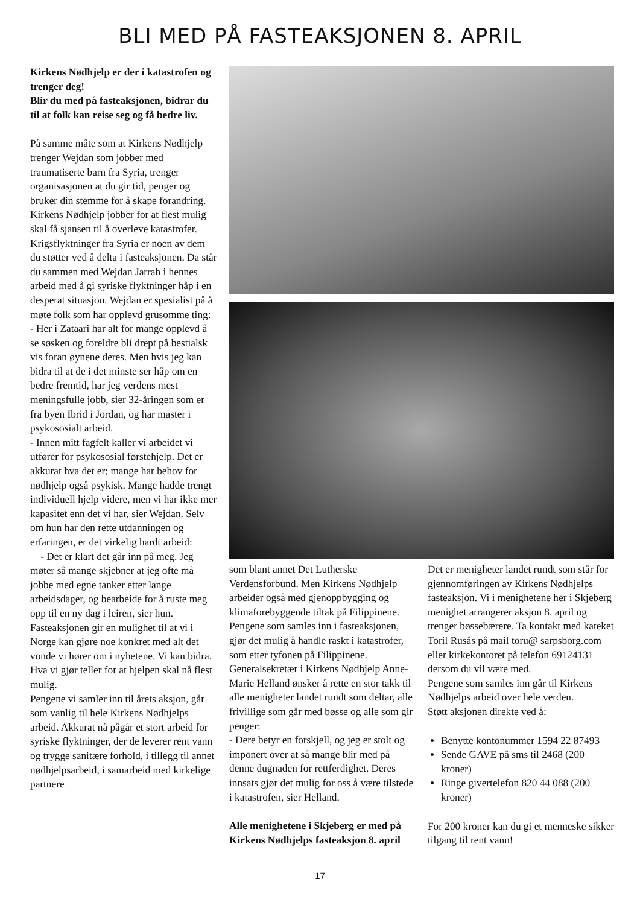BLI MED PÅ FASTEAKSJONEN 8. APRIL
Kirkens Nødhjelp er der i katastrofen og trenger deg!
Blir du med på fasteaksjonen, bidrar du til at folk kan reise seg og få bedre liv.
På samme måte som at Kirkens Nødhjelp trenger Wejdan som jobber med traumatiserte barn fra Syria, trenger organisasjonen at du gir tid, penger og bruker din stemme for å skape forandring.
Kirkens Nødhjelp jobber for at flest mulig skal få sjansen til å overleve katastrofer. Krigsflyktninger fra Syria er noen av dem du støtter ved å delta i fasteaksjonen. Da står du sammen med Wejdan Jarrah i hennes arbeid med å gi syriske flyktninger håp i en desperat situasjon. Wejdan er spesialist på å møte folk som har opplevd grusomme ting:
- Her i Zataari har alt for mange opplevd å se søsken og foreldre bli drept på bestialsk vis foran øynene deres. Men hvis jeg kan bidra til at de i det minste ser håp om en bedre fremtid, har jeg verdens mest meningsfulle jobb, sier 32-åringen som er fra byen Ibrid i Jordan, og har master i psykososialt arbeid.
- Innen mitt fagfelt kaller vi arbeidet vi utfører for psykososial førstehjelp. Det er akkurat hva det er; mange har behov for nødhjelp også psykisk. Mange hadde trengt individuell hjelp videre, men vi har ikke mer kapasitet enn det vi har, sier Wejdan. Selv om hun har den rette utdanningen og erfaringen, er det virkelig hardt arbeid:
- Det er klart det går inn på meg. Jeg møter så mange skjebner at jeg ofte må jobbe med egne tanker etter lange arbeidsdager, og bearbeide for å ruste meg opp til en ny dag i leiren, sier hun.
Fasteaksjonen gir en mulighet til at vi i Norge kan gjøre noe konkret med alt det vonde vi hører om i nyhetene. Vi kan bidra. Hva vi gjør teller for at hjelpen skal nå flest mulig.
Pengene vi samler inn til årets aksjon, går som vanlig til hele Kirkens Nødhjelps arbeid. Akkurat nå pågår et stort arbeid for syriske flyktninger, der de leverer rent vann og trygge sanitære forhold, i tillegg til annet nødhjelpsarbeid, i samarbeid med kirkelige partnere
som blant annet Det Lutherske Verdensforbund. Men Kirkens Nødhjelp arbeider også med gjenoppbygging og klimaforebyggende tiltak på Filippinene. Pengene som samles inn i fasteaksjonen, gjør det mulig å handle raskt i katastrofer, som etter tyfonen på Filippinene.
Generalsekretær i Kirkens Nødhjelp Anne-Marie Helland ønsker å rette en stor takk til alle menigheter landet rundt som deltar, alle frivillige som går med bøsse og alle som gir penger:
- Dere betyr en forskjell, og jeg er stolt og imponert over at så mange blir med på denne dugnaden for rettferdighet. Deres innsats gjør det mulig for oss å være tilstede i katastrofen, sier Helland.
Alle menighetene i Skjeberg er med på Kirkens Nødhjelps fasteaksjon 8. april
Det er menigheter landet rundt som står for gjennomføringen av Kirkens Nødhjelps fasteaksjon. Vi i menighetene her i Skjeberg menighet arrangerer aksjon 8. april og trenger bøssebærere. Ta kontakt med kateket Toril Rusås på mail toru@ sarpsborg.com eller kirkekontoret på telefon 69124131 dersom du vil være med.
Pengene som samles inn går til Kirkens Nødhjelps arbeid over hele verden.
Støtt aksjonen direkte ved å:
Benytte kontonummer 1594 22 87493
Sende GAVE på sms til 2468 (200 kroner)
Ringe givertelefon 820 44 088 (200 kroner)
For 200 kroner kan du gi et menneske sikker tilgang til rent vann!
17